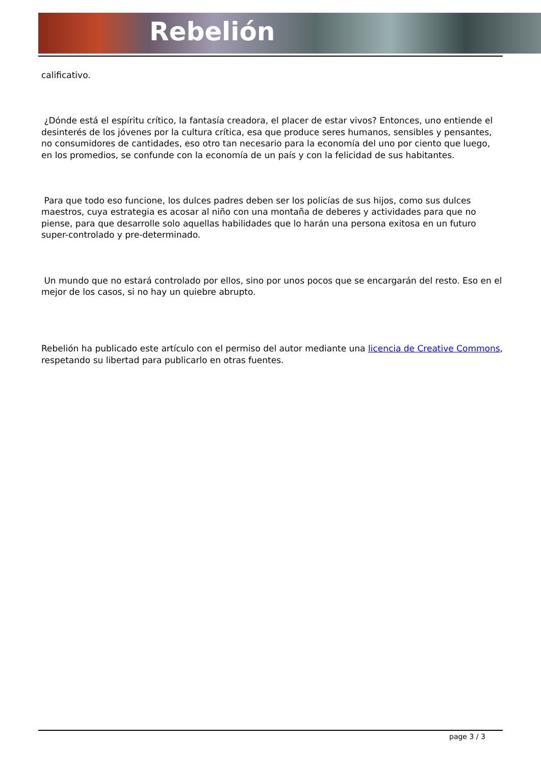Rebelión
calificativo.
¿Dónde está el espíritu crítico, la fantasía creadora, el placer de estar vivos? Entonces, uno entiende el desinterés de los jóvenes por la cultura crítica, esa que produce seres humanos, sensibles y pensantes, no consumidores de cantidades, eso otro tan necesario para la economía del uno por ciento que luego, en los promedios, se confunde con la economía de un país y con la felicidad de sus habitantes.
Para que todo eso funcione, los dulces padres deben ser los policías de sus hijos, como sus dulces maestros, cuya estrategia es acosar al niño con una montaña de deberes y actividades para que no piense, para que desarrolle solo aquellas habilidades que lo harán una persona exitosa en un futuro super-controlado y pre-determinado.
Un mundo que no estará controlado por ellos, sino por unos pocos que se encargarán del resto. Eso en el mejor de los casos, si no hay un quiebre abrupto.
Rebelión ha publicado este artículo con el permiso del autor mediante una licencia de Creative Commons, respetando su libertad para publicarlo en otras fuentes.
page 3 / 3